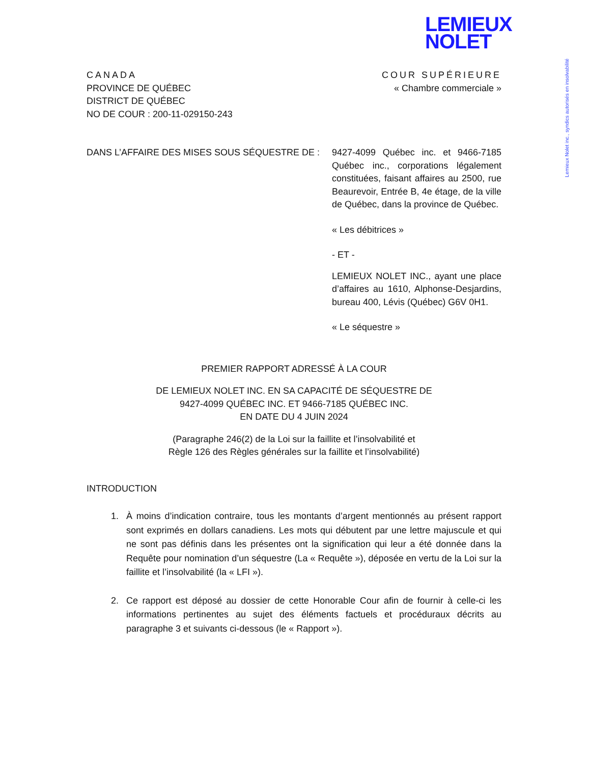LEMIEUX
NOLET
Lemieux Nolet inc., syndics autorisés en insolvabilité
CANADA
PROVINCE DE QUÉBEC
DISTRICT DE QUÉBEC
NO DE COUR : 200-11-029150-243
COUR SUPÉRIEURE
« Chambre commerciale »
DANS L’AFFAIRE DES MISES SOUS SÉQUESTRE DE : 9427-4099 Québec inc. et 9466-7185 Québec inc., corporations légalement constituées, faisant affaires au 2500, rue Beaurevoir, Entrée B, 4e étage, de la ville de Québec, dans la province de Québec.
« Les débitrices »
- ET -
LEMIEUX NOLET INC., ayant une place d’affaires au 1610, Alphonse-Desjardins, bureau 400, Lévis (Québec) G6V 0H1.
« Le séquestre »
PREMIER RAPPORT ADRESSÉ À LA COUR
DE LEMIEUX NOLET INC. EN SA CAPACITÉ DE SÉQUESTRE DE
9427-4099 QUÉBEC INC. ET 9466-7185 QUÉBEC INC.
EN DATE DU 4 JUIN 2024
(Paragraphe 246(2) de la Loi sur la faillite et l’insolvabilité et
Règle 126 des Règles générales sur la faillite et l’insolvabilité)
INTRODUCTION
1. À moins d’indication contraire, tous les montants d’argent mentionnés au présent rapport sont exprimés en dollars canadiens. Les mots qui débutent par une lettre majuscule et qui ne sont pas définis dans les présentes ont la signification qui leur a été donnée dans la Requête pour nomination d’un séquestre (La « Requête »), déposée en vertu de la Loi sur la faillite et l’insolvabilité (la « LFI »).
2. Ce rapport est déposé au dossier de cette Honorable Cour afin de fournir à celle-ci les informations pertinentes au sujet des éléments factuels et procéduraux décrits au paragraphe 3 et suivants ci-dessous (le « Rapport »).